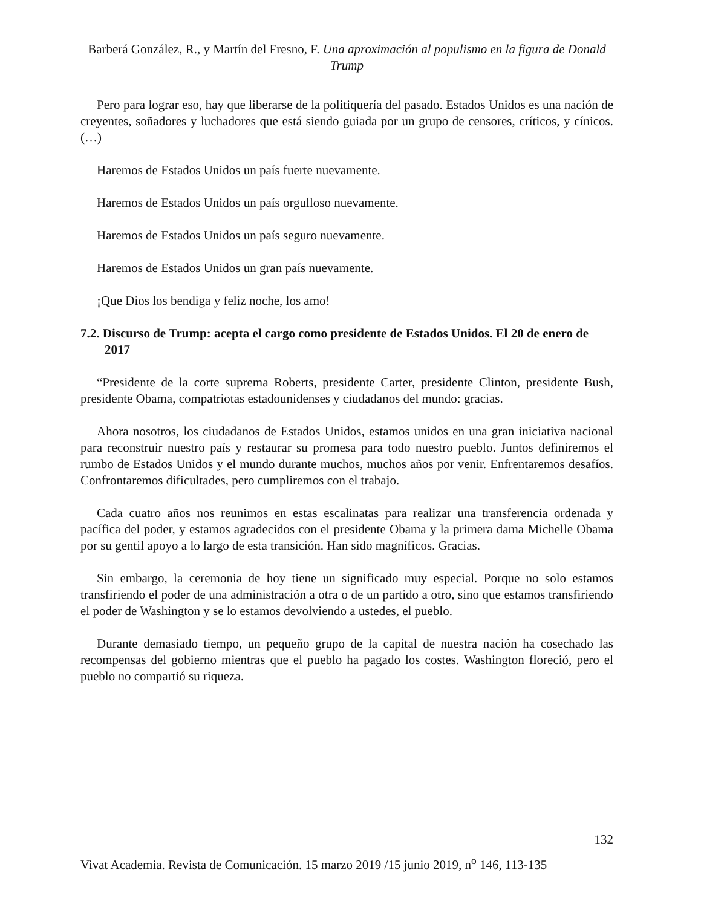Barberá González, R., y Martín del Fresno, F. Una aproximación al populismo en la figura de Donald Trump
Pero para lograr eso, hay que liberarse de la politiquería del pasado. Estados Unidos es una nación de creyentes, soñadores y luchadores que está siendo guiada por un grupo de censores, críticos, y cínicos. (…)
Haremos de Estados Unidos un país fuerte nuevamente.
Haremos de Estados Unidos un país orgulloso nuevamente.
Haremos de Estados Unidos un país seguro nuevamente.
Haremos de Estados Unidos un gran país nuevamente.
¡Que Dios los bendiga y feliz noche, los amo!
7.2. Discurso de Trump: acepta el cargo como presidente de Estados Unidos. El 20 de enero de 2017
“Presidente de la corte suprema Roberts, presidente Carter, presidente Clinton, presidente Bush, presidente Obama, compatriotas estadounidenses y ciudadanos del mundo: gracias.
Ahora nosotros, los ciudadanos de Estados Unidos, estamos unidos en una gran iniciativa nacional para reconstruir nuestro país y restaurar su promesa para todo nuestro pueblo. Juntos definiremos el rumbo de Estados Unidos y el mundo durante muchos, muchos años por venir. Enfrentaremos desafíos. Confrontaremos dificultades, pero cumpliremos con el trabajo.
Cada cuatro años nos reunimos en estas escalinatas para realizar una transferencia ordenada y pacífica del poder, y estamos agradecidos con el presidente Obama y la primera dama Michelle Obama por su gentil apoyo a lo largo de esta transición. Han sido magníficos. Gracias.
Sin embargo, la ceremonia de hoy tiene un significado muy especial. Porque no solo estamos transfiriendo el poder de una administración a otra o de un partido a otro, sino que estamos transfiriendo el poder de Washington y se lo estamos devolviendo a ustedes, el pueblo.
Durante demasiado tiempo, un pequeño grupo de la capital de nuestra nación ha cosechado las recompensas del gobierno mientras que el pueblo ha pagado los costes. Washington floreció, pero el pueblo no compartió su riqueza.
132
Vivat Academia. Revista de Comunicación. 15 marzo 2019 /15 junio 2019, n<sup>o</sup> 146, 113-135